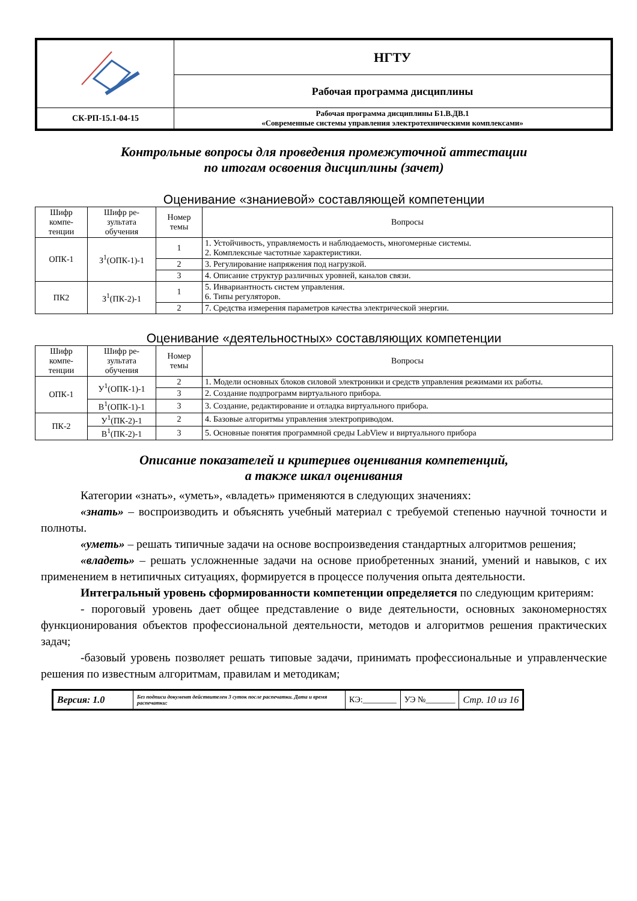| | НГТУ |
| | Рабочая программа дисциплины |
| СК-РП-15.1-04-15 | Рабочая программа дисциплины Б1.В.ДВ.1 «Современные системы управления электротехническими комплексами» |
Контрольные вопросы для проведения промежуточной аттестации
по итогам освоения дисциплины (зачет)
Оценивание «знаниевой» составляющей компетенции
| Шифр компе-тенции | Шифр ре-зультата обучения | Номер темы | Вопросы |
| ОПК-1 | З<sup>1</sup>(ОПК-1)-1 | 1 | 1. Устойчивость, управляемость и наблюдаемость, многомерные системы. 2. Комплексные частотные характеристики. |
| | | 2 | 3. Регулирование напряжения под нагрузкой. |
| | | 3 | 4. Описание структур различных уровней, каналов связи. |
| ПК2 | З<sup>1</sup>(ПК-2)-1 | 1 | 5. Инвариантность систем управления. 6. Типы регуляторов. |
| | | 2 | 7. Средства измерения параметров качества электрической энергии. |
Оценивание «деятельностных» составляющих компетенции
| Шифр компе-тенции | Шифр ре-зультата обучения | Номер темы | Вопросы |
| ОПК-1 | У<sup>1</sup>(ОПК-1)-1 | 2 | 1. Модели основных блоков силовой электроники и средств управления режимами их работы. |
| | | 3 | 2. Создание подпрограмм виртуального прибора. |
| | В<sup>1</sup>(ОПК-1)-1 | 3 | 3. Создание, редактирование и отладка виртуального прибора. |
| ПК-2 | У<sup>1</sup>(ПК-2)-1 | 2 | 4. Базовые алгоритмы управления электроприводом. |
| | В<sup>1</sup>(ПК-2)-1 | 3 | 5. Основные понятия программной среды LabView и виртуального прибора |
Описание показателей и критериев оценивания компетенций,
а также шкал оценивания
Категории «знать», «уметь», «владеть» применяются в следующих значениях:
«знать» – воспроизводить и объяснять учебный материал с требуемой степенью научной точности и полноты.
«уметь» – решать типичные задачи на основе воспроизведения стандартных алгоритмов решения;
«владеть» – решать усложненные задачи на основе приобретенных знаний, умений и навыков, с их применением в нетипичных ситуациях, формируется в процессе получения опыта деятельности.
Интегральный уровень сформированности компетенции определяется по следующим критериям:
- пороговый уровень дает общее представление о виде деятельности, основных закономерностях функционирования объектов профессиональной деятельности, методов и алгоритмов решения практических задач;
-базовый уровень позволяет решать типовые задачи, принимать профессиональные и управленческие решения по известным алгоритмам, правилам и методикам;
| Версия: 1.0 | Без подписи документ действителен 3 суток после распечатки. Дата и время распечатки: | КЭ:________ | УЭ №_______ | Стр. 10 из 16 |